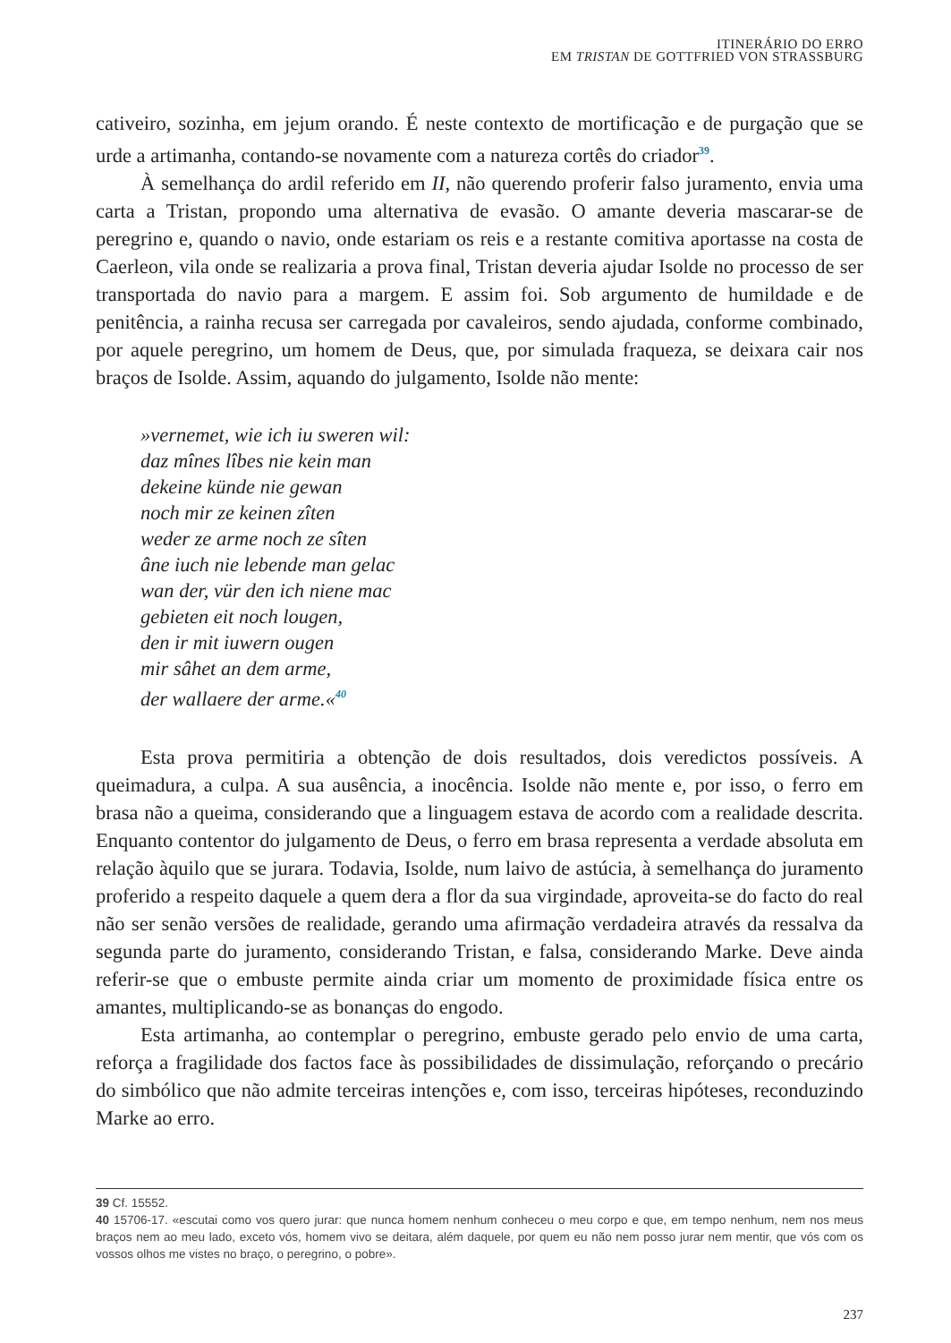ITINERÁRIO DO ERRO
EM TRISTAN DE GOTTFRIED VON STRASSBURG
cativeiro, sozinha, em jejum orando. É neste contexto de mortificação e de purgação que se urde a artimanha, contando-se novamente com a natureza cortês do criador<sup>39</sup>.
À semelhança do ardil referido em II, não querendo proferir falso juramento, envia uma carta a Tristan, propondo uma alternativa de evasão. O amante deveria mascarar-se de peregrino e, quando o navio, onde estariam os reis e a restante comitiva aportasse na costa de Caerleon, vila onde se realizaria a prova final, Tristan deveria ajudar Isolde no processo de ser transportada do navio para a margem. E assim foi. Sob argumento de humildade e de penitência, a rainha recusa ser carregada por cavaleiros, sendo ajudada, conforme combinado, por aquele peregrino, um homem de Deus, que, por simulada fraqueza, se deixara cair nos braços de Isolde. Assim, aquando do julgamento, Isolde não mente:
»vernemet, wie ich iu sweren wil:
daz mînes lîbes nie kein man
dekeine künde nie gewan
noch mir ze keinen zîten
weder ze arme noch ze sîten
âne iuch nie lebende man gelac
wan der, vür den ich niene mac
gebieten eit noch lougen,
den ir mit iuwern ougen
mir sâhet an dem arme,
der wallaere der arme.«<sup>40</sup>
Esta prova permitiria a obtenção de dois resultados, dois veredictos possíveis. A queimadura, a culpa. A sua ausência, a inocência. Isolde não mente e, por isso, o ferro em brasa não a queima, considerando que a linguagem estava de acordo com a realidade descrita. Enquanto contentor do julgamento de Deus, o ferro em brasa representa a verdade absoluta em relação àquilo que se jurara. Todavia, Isolde, num laivo de astúcia, à semelhança do juramento proferido a respeito daquele a quem dera a flor da sua virgindade, aproveita-se do facto do real não ser senão versões de realidade, gerando uma afirmação verdadeira através da ressalva da segunda parte do juramento, considerando Tristan, e falsa, considerando Marke. Deve ainda referir-se que o embuste permite ainda criar um momento de proximidade física entre os amantes, multiplicando-se as bonanças do engodo.
Esta artimanha, ao contemplar o peregrino, embuste gerado pelo envio de uma carta, reforça a fragilidade dos factos face às possibilidades de dissimulação, reforçando o precário do simbólico que não admite terceiras intenções e, com isso, terceiras hipóteses, reconduzindo Marke ao erro.
39 Cf. 15552.
40 15706-17. «escutai como vos quero jurar: que nunca homem nenhum conheceu o meu corpo e que, em tempo nenhum, nem nos meus braços nem ao meu lado, exceto vós, homem vivo se deitara, além daquele, por quem eu não nem posso jurar nem mentir, que vós com os vossos olhos me vistes no braço, o peregrino, o pobre».
237